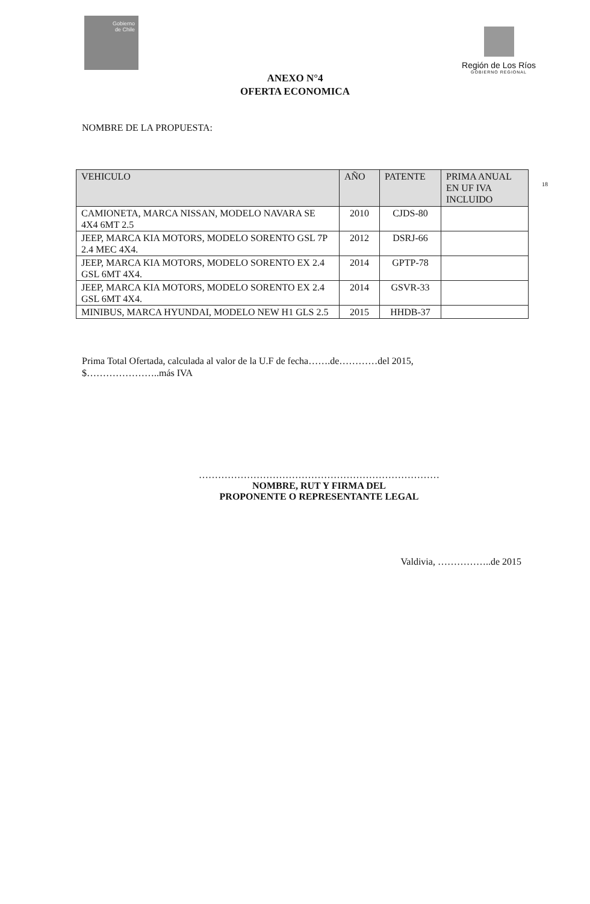Gobierno
de Chile
Región de Los Ríos
GOBIERNO REGIONAL
ANEXO N°4
OFERTA ECONOMICA
NOMBRE DE LA PROPUESTA:
18
| VEHICULO | AÑO | PATENTE | PRIMA ANUAL EN UF IVA INCLUIDO |
| --- | --- | --- | --- |
| CAMIONETA, MARCA NISSAN, MODELO NAVARA SE 4X4 6MT 2.5 | 2010 | CJDS-80 | |
| JEEP, MARCA KIA MOTORS, MODELO SORENTO GSL 7P 2.4 MEC 4X4. | 2012 | DSRJ-66 | |
| JEEP, MARCA KIA MOTORS, MODELO SORENTO EX 2.4 GSL 6MT 4X4. | 2014 | GPTP-78 | |
| JEEP, MARCA KIA MOTORS, MODELO SORENTO EX 2.4 GSL 6MT 4X4. | 2014 | GSVR-33 | |
| MINIBUS, MARCA HYUNDAI, MODELO NEW H1 GLS 2.5 | 2015 | HHDB-37 | |
Prima Total Ofertada, calculada al valor de la U.F de fecha…….de…………del 2015,
$…………………..más IVA
…………………………………………………………………
NOMBRE, RUT Y FIRMA DEL
PROPONENTE O REPRESENTANTE LEGAL
Valdivia, ……………..de 2015